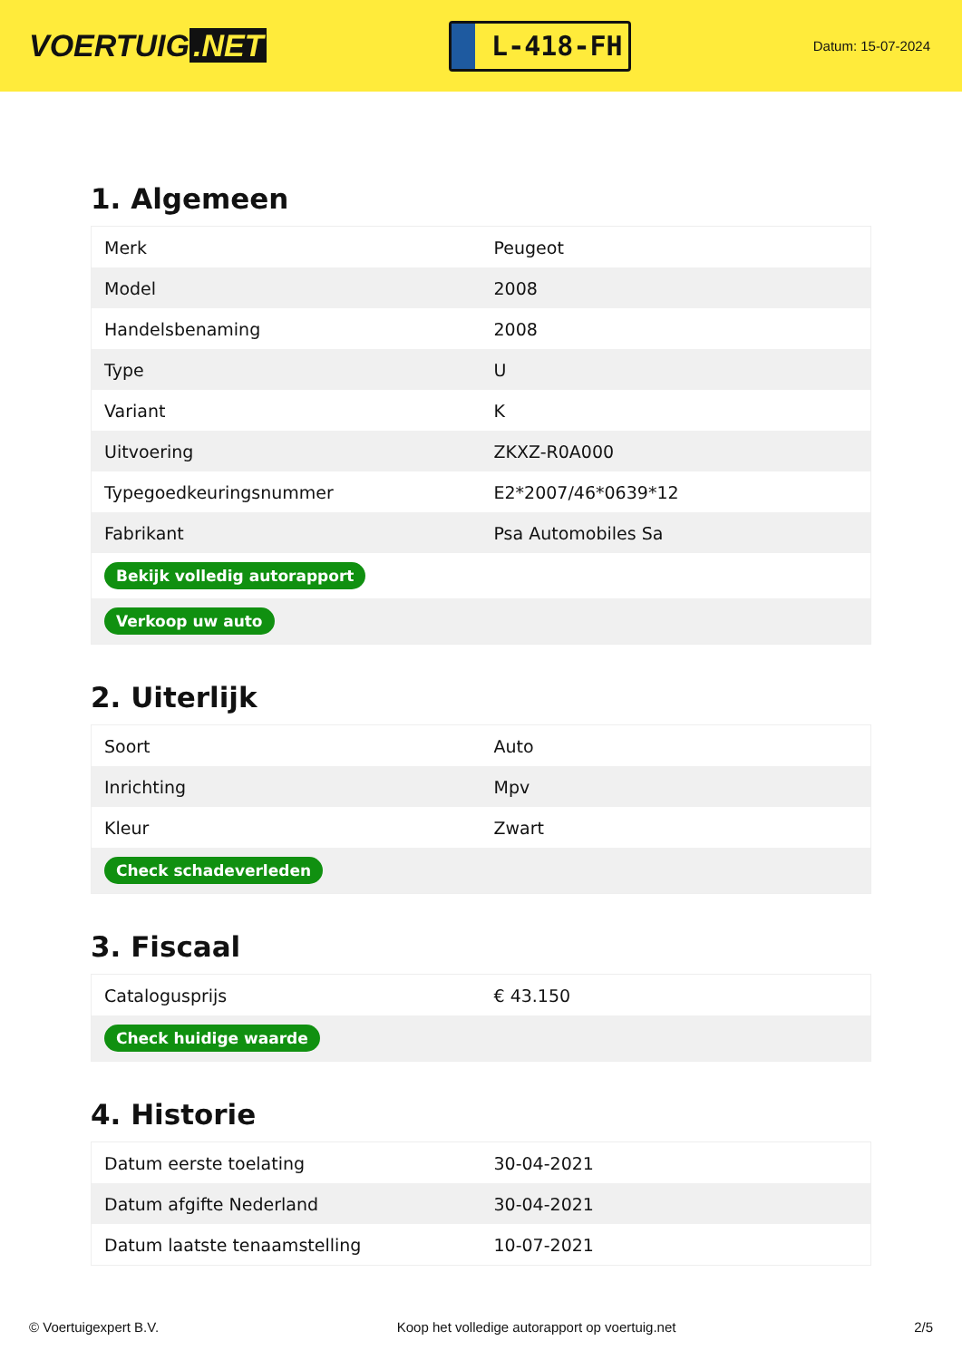VOERTUIG.NET
L-418-FH
Datum: 15-07-2024
1. Algemeen
| Merk | Peugeot |
| Model | 2008 |
| Handelsbenaming | 2008 |
| Type | U |
| Variant | K |
| Uitvoering | ZKXZ-R0A000 |
| Typegoedkeuringsnummer | E2*2007/46*0639*12 |
| Fabrikant | Psa Automobiles Sa |
| Bekijk volledig autorapport | |
| Verkoop uw auto | |
2. Uiterlijk
| Soort | Auto |
| Inrichting | Mpv |
| Kleur | Zwart |
| Check schadeverleden | |
3. Fiscaal
| Catalogusprijs | € 43.150 |
| Check huidige waarde | |
4. Historie
| Datum eerste toelating | 30-04-2021 |
| Datum afgifte Nederland | 30-04-2021 |
| Datum laatste tenaamstelling | 10-07-2021 |
© Voertuigexpert B.V. Koop het volledige autorapport op voertuig.net 2/5